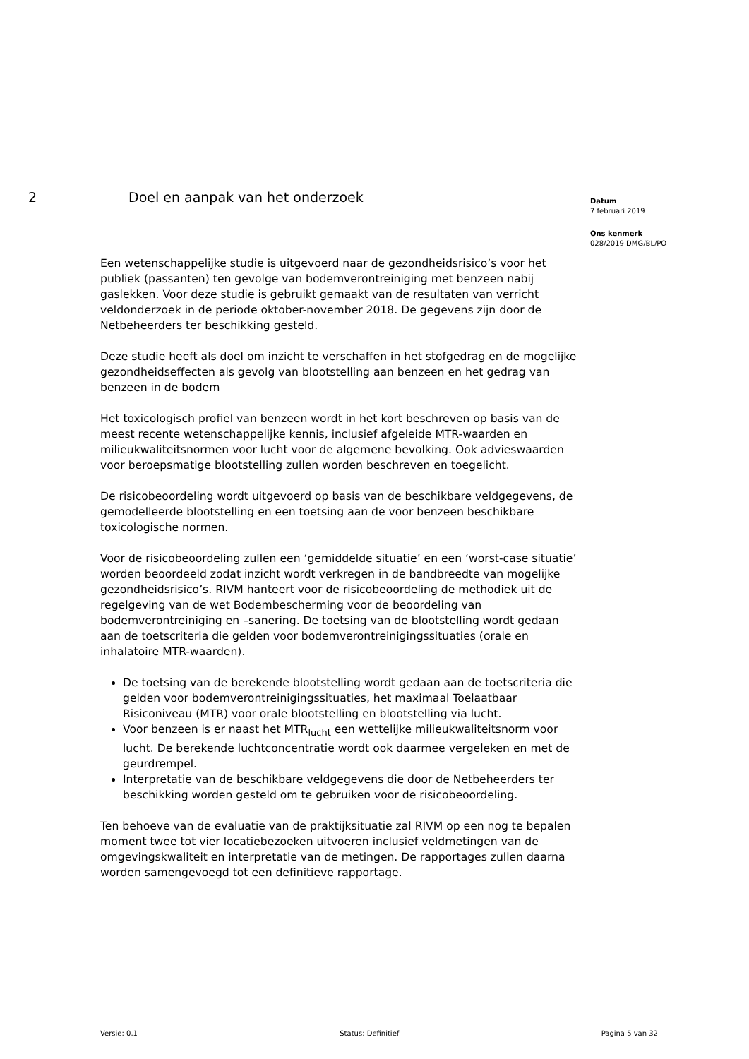2 Doel en aanpak van het onderzoek
Een wetenschappelijke studie is uitgevoerd naar de gezondheidsrisico’s voor het publiek (passanten) ten gevolge van bodemverontreiniging met benzeen nabij gaslekken. Voor deze studie is gebruikt gemaakt van de resultaten van verricht veldonderzoek in de periode oktober-november 2018. De gegevens zijn door de Netbeheerders ter beschikking gesteld.
Deze studie heeft als doel om inzicht te verschaffen in het stofgedrag en de mogelijke gezondheidseffecten als gevolg van blootstelling aan benzeen en het gedrag van benzeen in de bodem
Het toxicologisch profiel van benzeen wordt in het kort beschreven op basis van de meest recente wetenschappelijke kennis, inclusief afgeleide MTR-waarden en milieukwaliteitsnormen voor lucht voor de algemene bevolking. Ook advieswaarden voor beroepsmatige blootstelling zullen worden beschreven en toegelicht.
De risicobeoordeling wordt uitgevoerd op basis van de beschikbare veldgegevens, de gemodelleerde blootstelling en een toetsing aan de voor benzeen beschikbare toxicologische normen.
Voor de risicobeoordeling zullen een ‘gemiddelde situatie’ en een ‘worst-case situatie’ worden beoordeeld zodat inzicht wordt verkregen in de bandbreedte van mogelijke gezondheidsrisico’s. RIVM hanteert voor de risicobeoordeling de methodiek uit de regelgeving van de wet Bodembescherming voor de beoordeling van bodemverontreiniging en –sanering. De toetsing van de blootstelling wordt gedaan aan de toetscriteria die gelden voor bodemverontreinigingssituaties (orale en inhalatoire MTR-waarden).
De toetsing van de berekende blootstelling wordt gedaan aan de toetscriteria die gelden voor bodemverontreinigingssituaties, het maximaal Toelaatbaar Risiconiveau (MTR) voor orale blootstelling en blootstelling via lucht.
Voor benzeen is er naast het MTR<sub>lucht</sub> een wettelijke milieukwaliteitsnorm voor lucht. De berekende luchtconcentratie wordt ook daarmee vergeleken en met de geurdrempel.
Interpretatie van de beschikbare veldgegevens die door de Netbeheerders ter beschikking worden gesteld om te gebruiken voor de risicobeoordeling.
Ten behoeve van de evaluatie van de praktijksituatie zal RIVM op een nog te bepalen moment twee tot vier locatiebezoeken uitvoeren inclusief veldmetingen van de omgevingskwaliteit en interpretatie van de metingen. De rapportages zullen daarna worden samengevoegd tot een definitieve rapportage.
Datum
7 februari 2019
Ons kenmerk
028/2019 DMG/BL/PO
Versie: 0.1 Status: Definitief Pagina 5 van 32